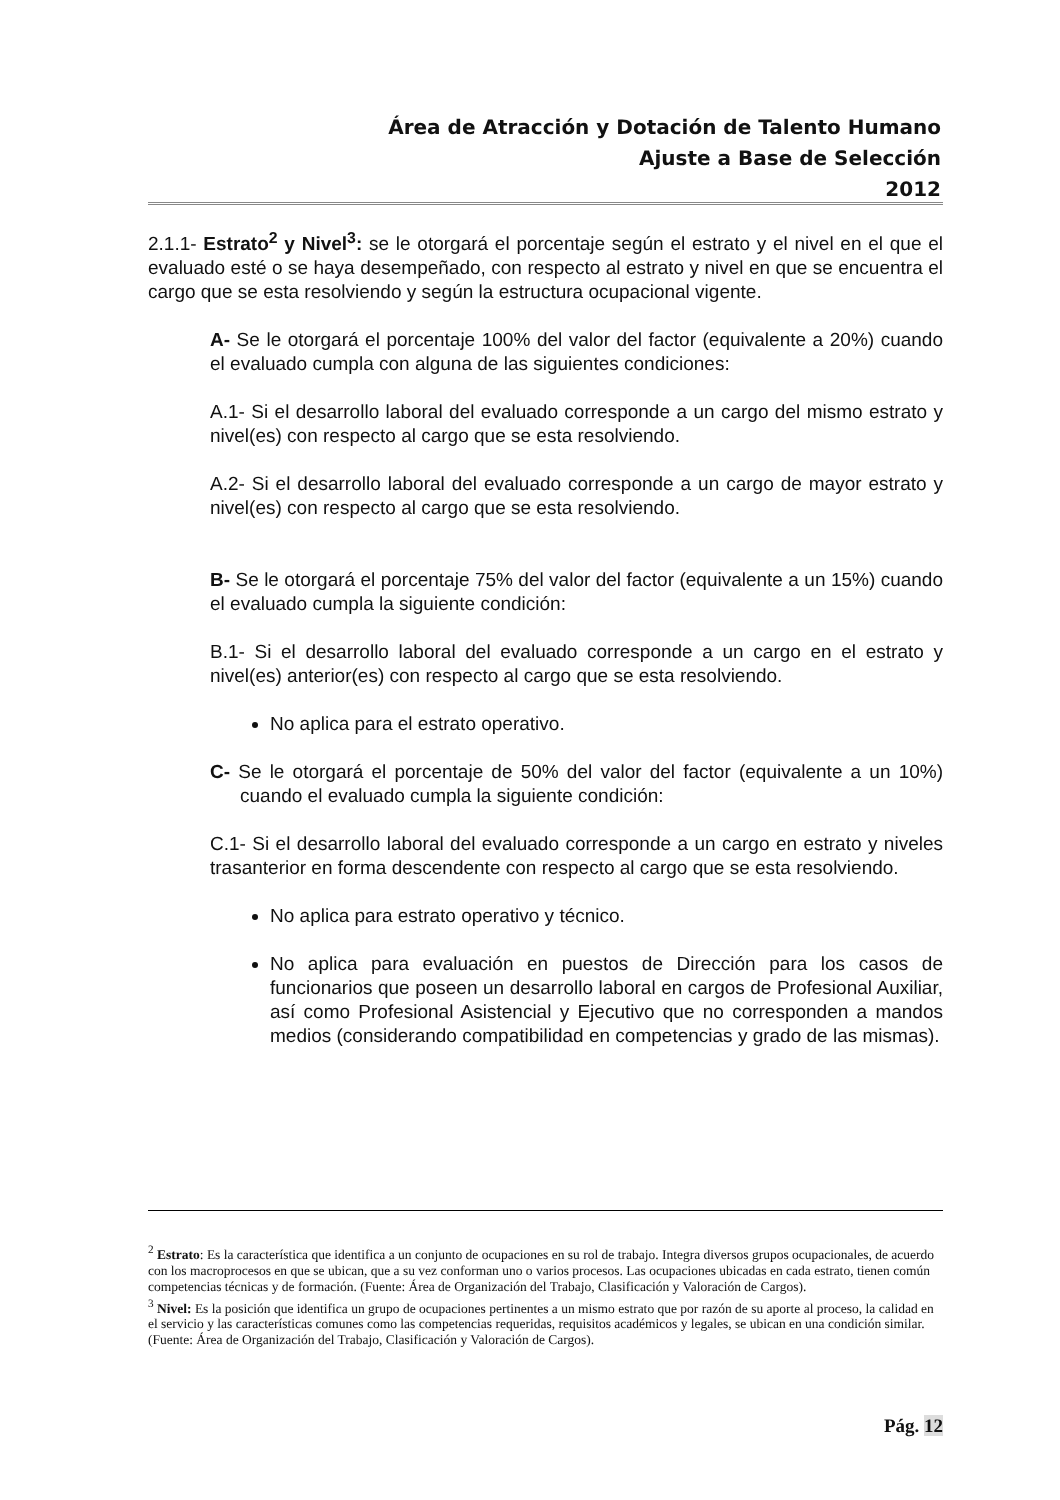Área de Atracción y Dotación de Talento Humano
Ajuste a Base de Selección
2012
2.1.1- Estrato<sup>2</sup> y Nivel<sup>3</sup>: se le otorgará el porcentaje según el estrato y el nivel en el que el evaluado esté o se haya desempeñado, con respecto al estrato y nivel en que se encuentra el cargo que se esta resolviendo y según la estructura ocupacional vigente.
A- Se le otorgará el porcentaje 100% del valor del factor (equivalente a 20%) cuando el evaluado cumpla con alguna de las siguientes condiciones:
A.1- Si el desarrollo laboral del evaluado corresponde a un cargo del mismo estrato y nivel(es) con respecto al cargo que se esta resolviendo.
A.2- Si el desarrollo laboral del evaluado corresponde a un cargo de mayor estrato y nivel(es) con respecto al cargo que se esta resolviendo.
B- Se le otorgará el porcentaje 75% del valor del factor (equivalente a un 15%) cuando el evaluado cumpla la siguiente condición:
B.1- Si el desarrollo laboral del evaluado corresponde a un cargo en el estrato y nivel(es) anterior(es) con respecto al cargo que se esta resolviendo.
No aplica para el estrato operativo.
C- Se le otorgará el porcentaje de 50% del valor del factor (equivalente a un 10%) cuando el evaluado cumpla la siguiente condición:
C.1- Si el desarrollo laboral del evaluado corresponde a un cargo en estrato y niveles trasanterior en forma descendente con respecto al cargo que se esta resolviendo.
No aplica para estrato operativo y técnico.
No aplica para evaluación en puestos de Dirección para los casos de funcionarios que poseen un desarrollo laboral en cargos de Profesional Auxiliar, así como Profesional Asistencial y Ejecutivo que no corresponden a mandos medios (considerando compatibilidad en competencias y grado de las mismas).
<sup>2</sup> Estrato: Es la característica que identifica a un conjunto de ocupaciones en su rol de trabajo. Integra diversos grupos ocupacionales, de acuerdo con los macroprocesos en que se ubican, que a su vez conforman uno o varios procesos. Las ocupaciones ubicadas en cada estrato, tienen común competencias técnicas y de formación. (Fuente: Área de Organización del Trabajo, Clasificación y Valoración de Cargos).
<sup>3</sup> Nivel: Es la posición que identifica un grupo de ocupaciones pertinentes a un mismo estrato que por razón de su aporte al proceso, la calidad en el servicio y las características comunes como las competencias requeridas, requisitos académicos y legales, se ubican en una condición similar. (Fuente: Área de Organización del Trabajo, Clasificación y Valoración de Cargos).
Pág. 12